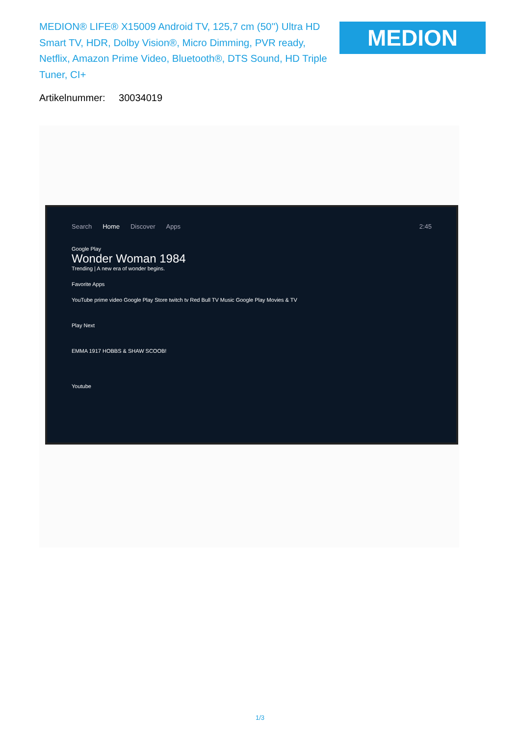MEDION® LIFE® X15009 Android TV, 125,7 cm (50'') Ultra HD Smart TV, HDR, Dolby Vision®, Micro Dimming, PVR ready, Netflix, Amazon Prime Video, Bluetooth®, DTS Sound, HD Triple Tuner, CI+
MEDION
Artikelnummer: 30034019
Search Home Discover Apps 2:45
Google Play
Wonder Woman 1984
Trending | A new era of wonder begins.
Favorite Apps
YouTube prime video Google Play Store twitch tv Red Bull TV Music Google Play Movies & TV
Play Next
EMMA 1917 HOBBS & SHAW SCOOB!
Youtube
1/3